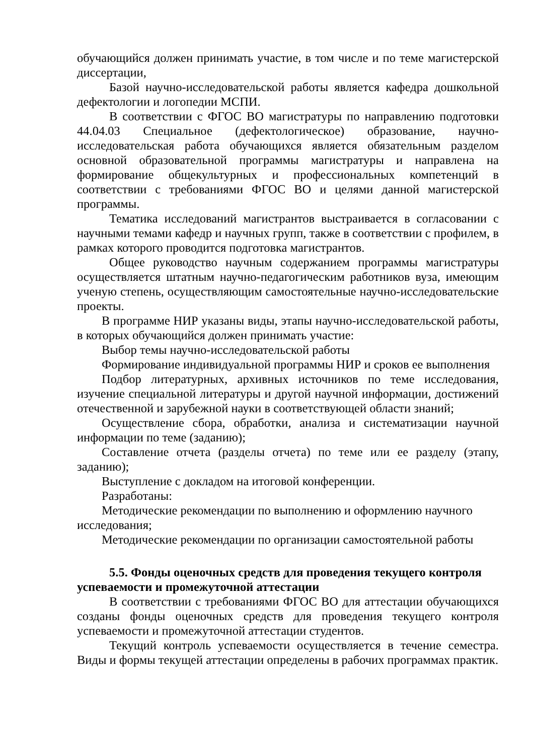обучающийся должен принимать участие, в том числе и по теме магистерской диссертации,
Базой научно-исследовательской работы является кафедра дошкольной дефектологии и логопедии МСПИ.
В соответствии с ФГОС ВО магистратуры по направлению подготовки 44.04.03 Специальное (дефектологическое) образование, научно-исследовательская работа обучающихся является обязательным разделом основной образовательной программы магистратуры и направлена на формирование общекультурных и профессиональных компетенций в соответствии с требованиями ФГОС ВО и целями данной магистерской программы.
Тематика исследований магистрантов выстраивается в согласовании с научными темами кафедр и научных групп, также в соответствии с профилем, в рамках которого проводится подготовка магистрантов.
Общее руководство научным содержанием программы магистратуры осуществляется штатным научно-педагогическим работников вуза, имеющим ученую степень, осуществляющим самостоятельные научно-исследовательские проекты.
В программе НИР указаны виды, этапы научно-исследовательской работы, в которых обучающийся должен принимать участие:
Выбор темы научно-исследовательской работы
Формирование индивидуальной программы НИР и сроков ее выполнения
Подбор литературных, архивных источников по теме исследования, изучение специальной литературы и другой научной информации, достижений отечественной и зарубежной науки в соответствующей области знаний;
Осуществление сбора, обработки, анализа и систематизации научной информации по теме (заданию);
Составление отчета (разделы отчета) по теме или ее разделу (этапу, заданию);
Выступление с докладом на итоговой конференции.
Разработаны:
Методические рекомендации по выполнению и оформлению научного исследования;
Методические рекомендации по организации самостоятельной работы
5.5. Фонды оценочных средств для проведения текущего контроля успеваемости и промежуточной аттестации
В соответствии с требованиями ФГОС ВО для аттестации обучающихся созданы фонды оценочных средств для проведения текущего контроля успеваемости и промежуточной аттестации студентов.
Текущий контроль успеваемости осуществляется в течение семестра. Виды и формы текущей аттестации определены в рабочих программах практик.